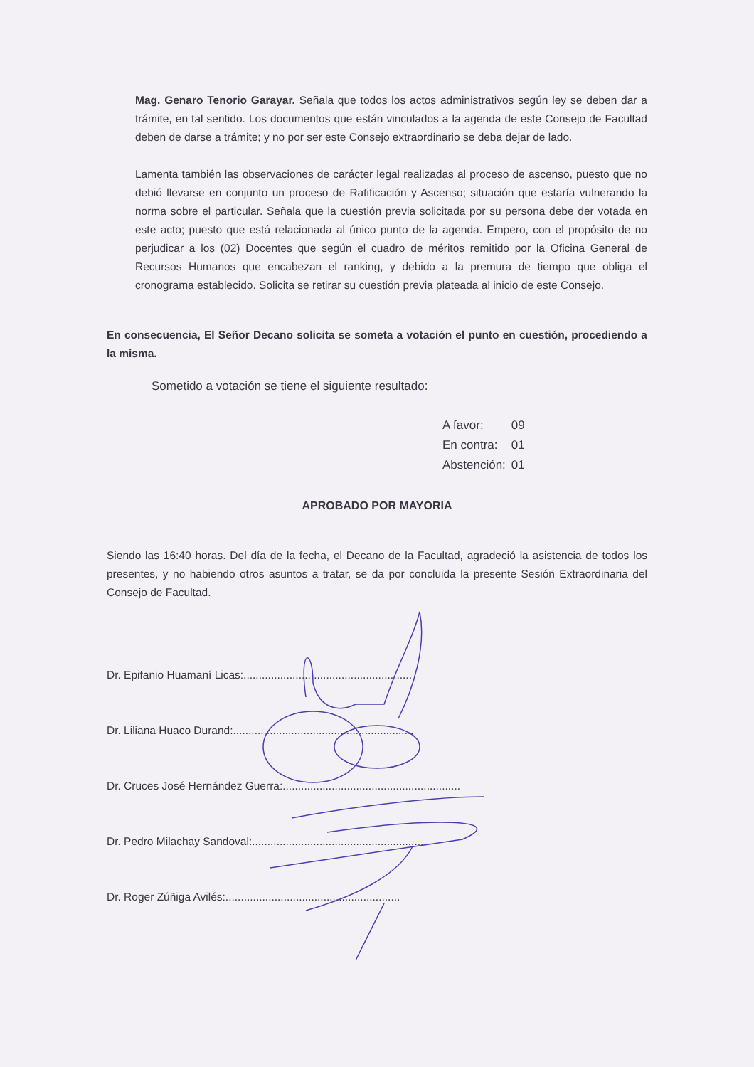Mag. Genaro Tenorio Garayar. Señala que todos los actos administrativos según ley se deben dar a trámite, en tal sentido. Los documentos que están vinculados a la agenda de este Consejo de Facultad deben de darse a trámite; y no por ser este Consejo extraordinario se deba dejar de lado.
Lamenta también las observaciones de carácter legal realizadas al proceso de ascenso, puesto que no debió llevarse en conjunto un proceso de Ratificación y Ascenso; situación que estaría vulnerando la norma sobre el particular. Señala que la cuestión previa solicitada por su persona debe der votada en este acto; puesto que está relacionada al único punto de la agenda. Empero, con el propósito de no perjudicar a los (02) Docentes que según el cuadro de méritos remitido por la Oficina General de Recursos Humanos que encabezan el ranking, y debido a la premura de tiempo que obliga el cronograma establecido. Solicita se retirar su cuestión previa plateada al inicio de este Consejo.
En consecuencia, El Señor Decano solicita se someta a votación el punto en cuestión, procediendo a la misma.
Sometido a votación se tiene el siguiente resultado:
| A favor: | 09 |
| En contra: | 01 |
| Abstención: | 01 |
APROBADO POR MAYORIA
Siendo las 16:40 horas. Del día de la fecha, el Decano de la Facultad, agradeció la asistencia de todos los presentes, y no habiendo otros asuntos a tratar, se da por concluida la presente Sesión Extraordinaria del Consejo de Facultad.
Dr. Epifanio Huamaní Licas:.......................................................
Dr. Liliana Huaco Durand:...........................................................
Dr. Cruces José Hernández Guerra:..........................................................
Dr. Pedro Milachay Sandoval:.........................................................
Dr. Roger Zúñiga Avilés:.........................................................